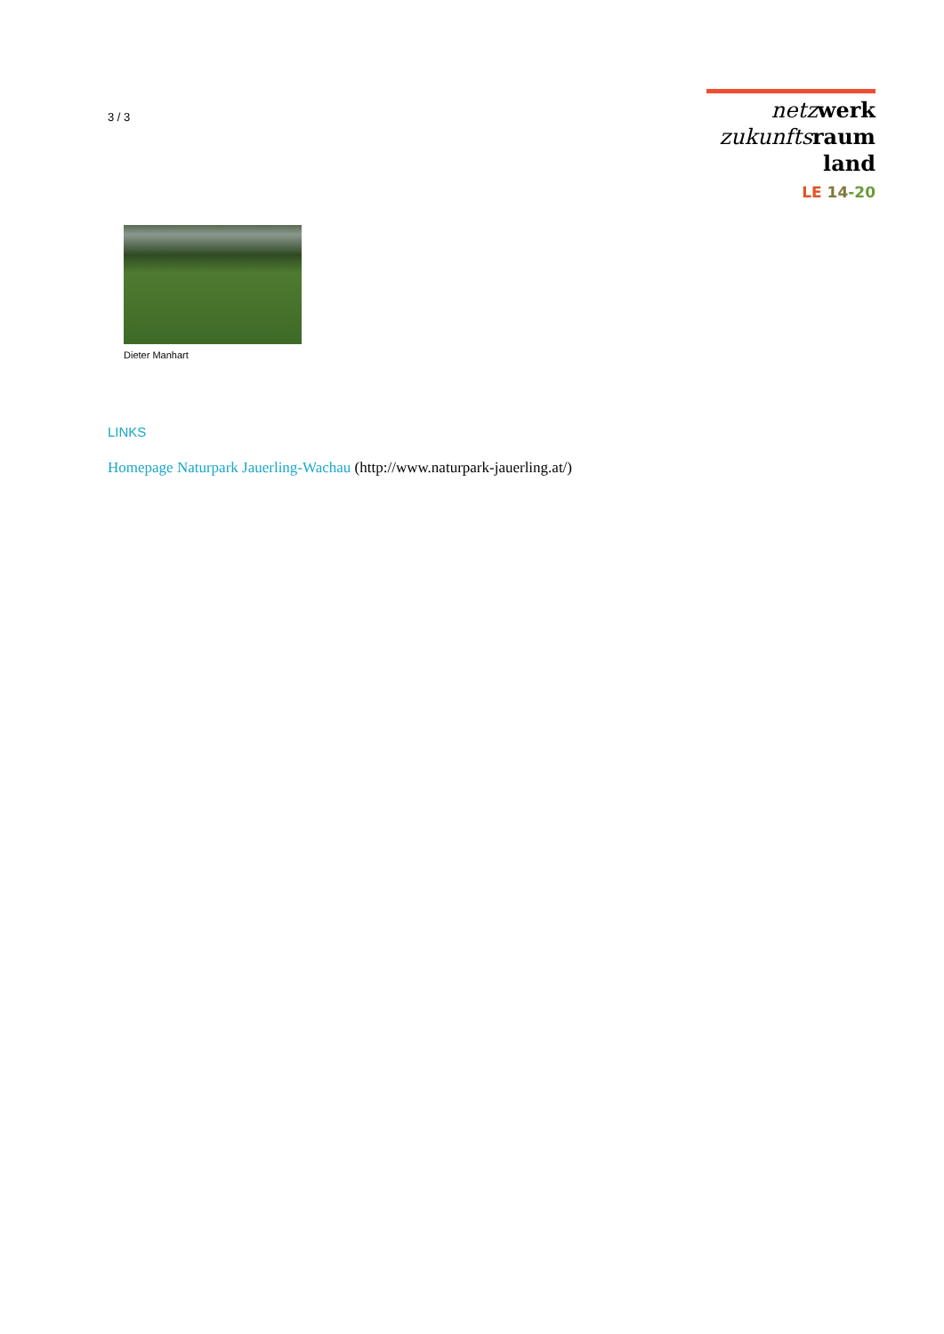3 / 3
netz werk
zukunfts raum
land
LE 14-20
Dieter Manhart
LINKS
Homepage Naturpark Jauerling-Wachau (http://www.naturpark-jauerling.at/)